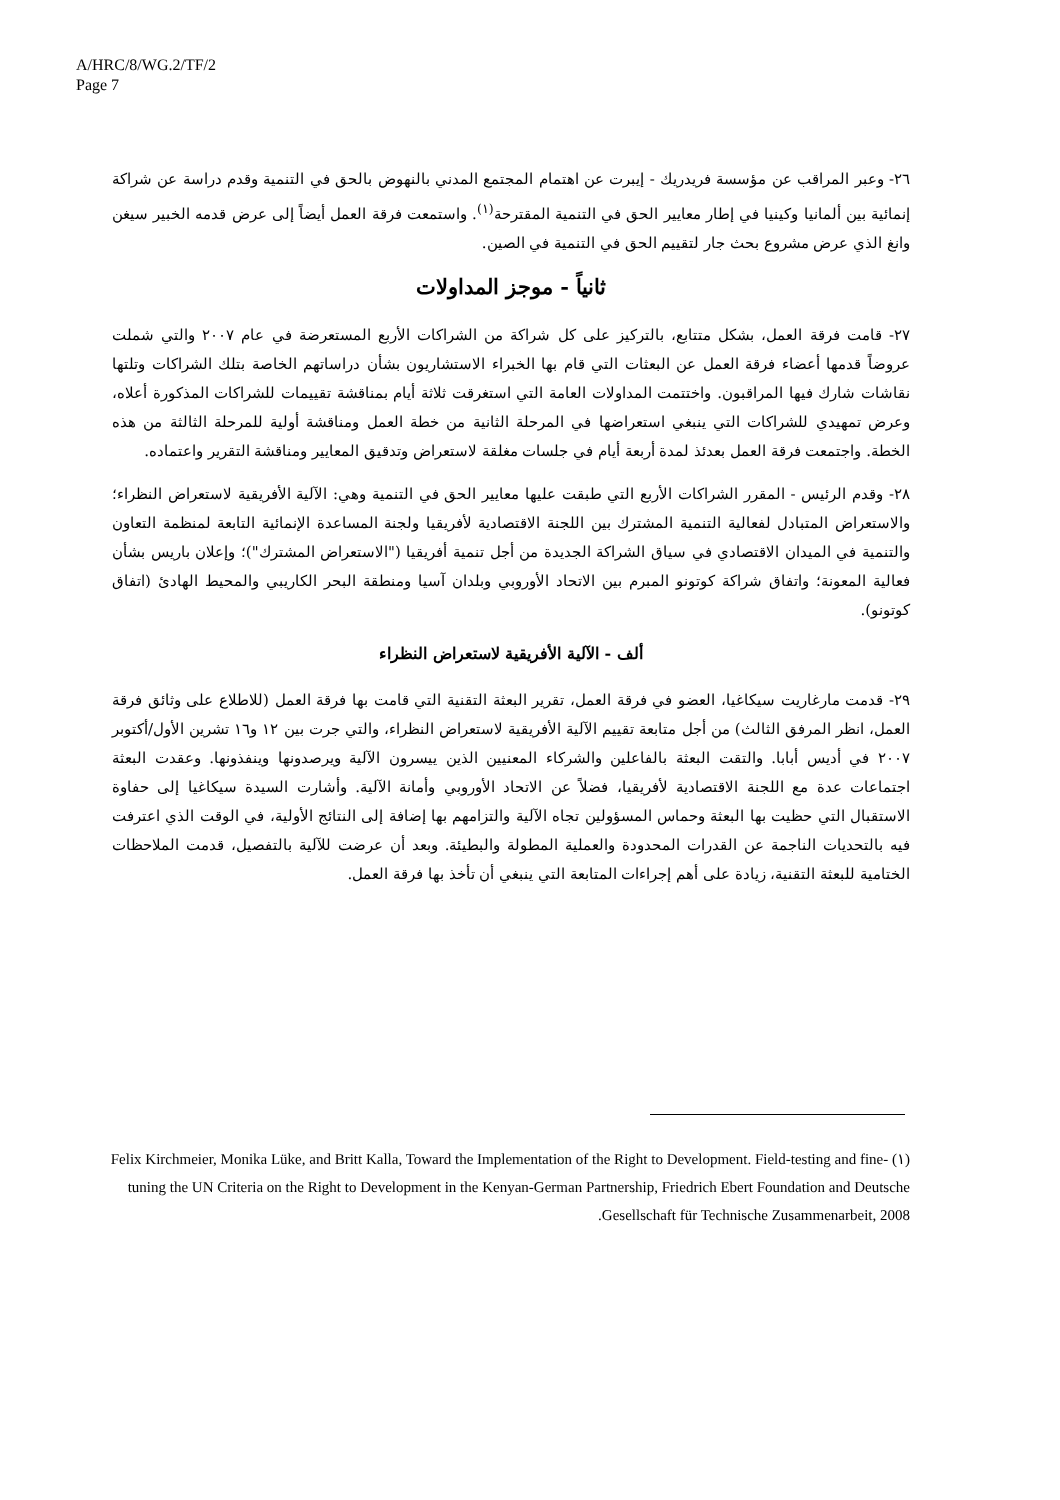A/HRC/8/WG.2/TF/2
Page 7
٢٦- وعبر المراقب عن مؤسسة فريدريك - إيبرت عن اهتمام المجتمع المدني بالنهوض بالحق في التنمية وقدم دراسة عن شراكة إنمائية بين ألمانيا وكينيا في إطار معايير الحق في التنمية المقترحة<sup>(١)</sup>. واستمعت فرقة العمل أيضاً إلى عرض قدمه الخبير سيغن وانغ الذي عرض مشروع بحث جار لتقييم الحق في التنمية في الصين.
ثانياً - موجز المداولات
٢٧- قامت فرقة العمل، بشكل متتابع، بالتركيز على كل شراكة من الشراكات الأربع المستعرضة في عام ٢٠٠٧ والتي شملت عروضاً قدمها أعضاء فرقة العمل عن البعثات التي قام بها الخبراء الاستشاريون بشأن دراساتهم الخاصة بتلك الشراكات وتلتها نقاشات شارك فيها المراقبون. واختتمت المداولات العامة التي استغرقت ثلاثة أيام بمناقشة تقييمات للشراكات المذكورة أعلاه، وعرض تمهيدي للشراكات التي ينبغي استعراضها في المرحلة الثانية من خطة العمل ومناقشة أولية للمرحلة الثالثة من هذه الخطة. واجتمعت فرقة العمل بعدئذ لمدة أربعة أيام في جلسات مغلقة لاستعراض وتدقيق المعايير ومناقشة التقرير واعتماده.
٢٨- وقدم الرئيس - المقرر الشراكات الأربع التي طبقت عليها معايير الحق في التنمية وهي: الآلية الأفريقية لاستعراض النظراء؛ والاستعراض المتبادل لفعالية التنمية المشترك بين اللجنة الاقتصادية لأفريقيا ولجنة المساعدة الإنمائية التابعة لمنظمة التعاون والتنمية في الميدان الاقتصادي في سياق الشراكة الجديدة من أجل تنمية أفريقيا ("الاستعراض المشترك")؛ وإعلان باريس بشأن فعالية المعونة؛ واتفاق شراكة كوتونو المبرم بين الاتحاد الأوروبي وبلدان آسيا ومنطقة البحر الكاريبي والمحيط الهادئ (اتفاق كوتونو).
ألف - الآلية الأفريقية لاستعراض النظراء
٢٩- قدمت مارغاريت سيكاغيا، العضو في فرقة العمل، تقرير البعثة التقنية التي قامت بها فرقة العمل (للاطلاع على وثائق فرقة العمل، انظر المرفق الثالث) من أجل متابعة تقييم الآلية الأفريقية لاستعراض النظراء، والتي جرت بين ١٢ و١٦ تشرين الأول/أكتوبر ٢٠٠٧ في أديس أبابا. والتقت البعثة بالفاعلين والشركاء المعنيين الذين ييسرون الآلية ويرصدونها وينفذونها. وعقدت البعثة اجتماعات عدة مع اللجنة الاقتصادية لأفريقيا، فضلاً عن الاتحاد الأوروبي وأمانة الآلية. وأشارت السيدة سيكاغيا إلى حفاوة الاستقبال التي حظيت بها البعثة وحماس المسؤولين تجاه الآلية والتزامهم بها إضافة إلى النتائج الأولية، في الوقت الذي اعترفت فيه بالتحديات الناجمة عن القدرات المحدودة والعملية المطولة والبطيئة. وبعد أن عرضت للآلية بالتفصيل، قدمت الملاحظات الختامية للبعثة التقنية، زيادة على أهم إجراءات المتابعة التي ينبغي أن تأخذ بها فرقة العمل.
(١) Felix Kirchmeier, Monika Lüke, and Britt Kalla, Toward the Implementation of the Right to Development. Field-testing and fine-tuning the UN Criteria on the Right to Development in the Kenyan-German Partnership, Friedrich Ebert Foundation and Deutsche Gesellschaft für Technische Zusammenarbeit, 2008.